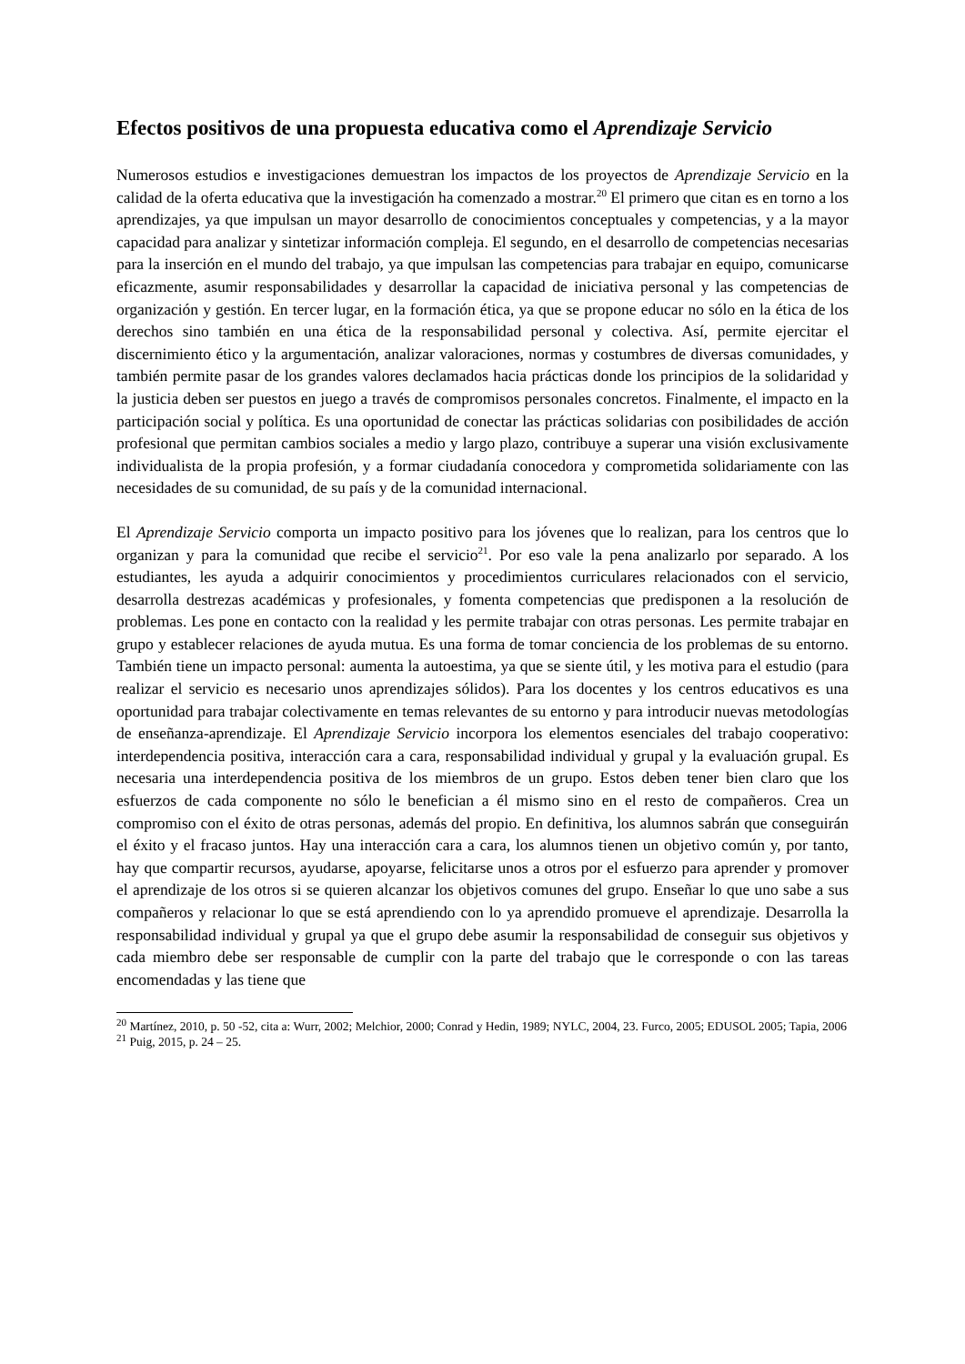Efectos positivos de una propuesta educativa como el Aprendizaje Servicio
Numerosos estudios e investigaciones demuestran los impactos de los proyectos de Aprendizaje Servicio en la calidad de la oferta educativa que la investigación ha comenzado a mostrar.<sup>20</sup> El primero que citan es en torno a los aprendizajes, ya que impulsan un mayor desarrollo de conocimientos conceptuales y competencias, y a la mayor capacidad para analizar y sintetizar información compleja. El segundo, en el desarrollo de competencias necesarias para la inserción en el mundo del trabajo, ya que impulsan las competencias para trabajar en equipo, comunicarse eficazmente, asumir responsabilidades y desarrollar la capacidad de iniciativa personal y las competencias de organización y gestión. En tercer lugar, en la formación ética, ya que se propone educar no sólo en la ética de los derechos sino también en una ética de la responsabilidad personal y colectiva. Así, permite ejercitar el discernimiento ético y la argumentación, analizar valoraciones, normas y costumbres de diversas comunidades, y también permite pasar de los grandes valores declamados hacia prácticas donde los principios de la solidaridad y la justicia deben ser puestos en juego a través de compromisos personales concretos. Finalmente, el impacto en la participación social y política. Es una oportunidad de conectar las prácticas solidarias con posibilidades de acción profesional que permitan cambios sociales a medio y largo plazo, contribuye a superar una visión exclusivamente individualista de la propia profesión, y a formar ciudadanía conocedora y comprometida solidariamente con las necesidades de su comunidad, de su país y de la comunidad internacional.
El Aprendizaje Servicio comporta un impacto positivo para los jóvenes que lo realizan, para los centros que lo organizan y para la comunidad que recibe el servicio<sup>21</sup>. Por eso vale la pena analizarlo por separado. A los estudiantes, les ayuda a adquirir conocimientos y procedimientos curriculares relacionados con el servicio, desarrolla destrezas académicas y profesionales, y fomenta competencias que predisponen a la resolución de problemas. Les pone en contacto con la realidad y les permite trabajar con otras personas. Les permite trabajar en grupo y establecer relaciones de ayuda mutua. Es una forma de tomar conciencia de los problemas de su entorno. También tiene un impacto personal: aumenta la autoestima, ya que se siente útil, y les motiva para el estudio (para realizar el servicio es necesario unos aprendizajes sólidos). Para los docentes y los centros educativos es una oportunidad para trabajar colectivamente en temas relevantes de su entorno y para introducir nuevas metodologías de enseñanza-aprendizaje. El Aprendizaje Servicio incorpora los elementos esenciales del trabajo cooperativo: interdependencia positiva, interacción cara a cara, responsabilidad individual y grupal y la evaluación grupal. Es necesaria una interdependencia positiva de los miembros de un grupo. Estos deben tener bien claro que los esfuerzos de cada componente no sólo le benefician a él mismo sino en el resto de compañeros. Crea un compromiso con el éxito de otras personas, además del propio. En definitiva, los alumnos sabrán que conseguirán el éxito y el fracaso juntos. Hay una interacción cara a cara, los alumnos tienen un objetivo común y, por tanto, hay que compartir recursos, ayudarse, apoyarse, felicitarse unos a otros por el esfuerzo para aprender y promover el aprendizaje de los otros si se quieren alcanzar los objetivos comunes del grupo. Enseñar lo que uno sabe a sus compañeros y relacionar lo que se está aprendiendo con lo ya aprendido promueve el aprendizaje. Desarrolla la responsabilidad individual y grupal ya que el grupo debe asumir la responsabilidad de conseguir sus objetivos y cada miembro debe ser responsable de cumplir con la parte del trabajo que le corresponde o con las tareas encomendadas y las tiene que
<sup>20</sup> Martínez, 2010, p. 50 -52, cita a: Wurr, 2002; Melchior, 2000; Conrad y Hedin, 1989; NYLC, 2004, 23. Furco, 2005; EDUSOL 2005; Tapia, 2006
<sup>21</sup> Puig, 2015, p. 24 – 25.